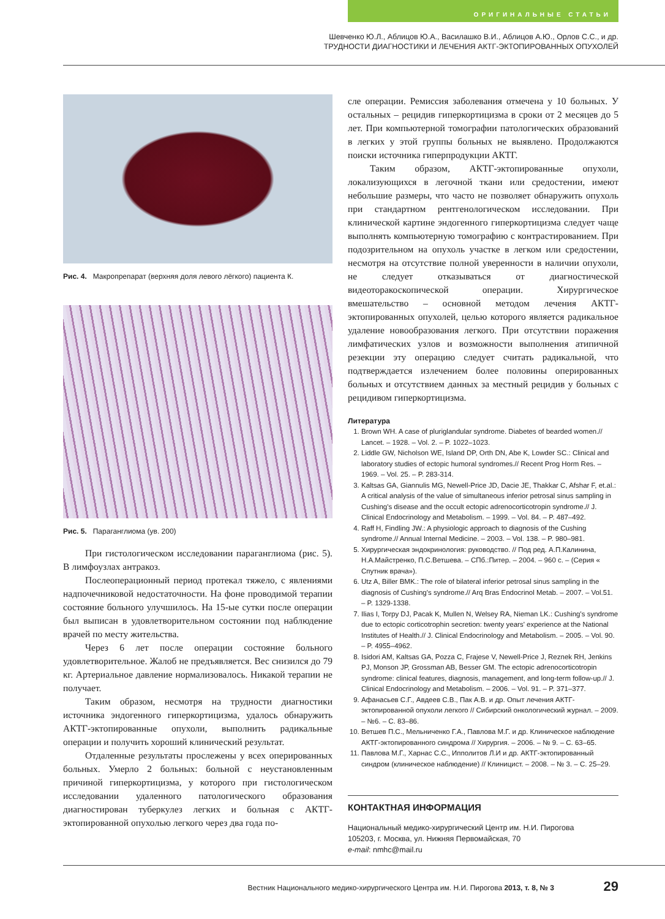ОРИГИНАЛЬНЫЕ СТАТЬИ
Шевченко Ю.Л., Аблицов Ю.А., Василашко В.И., Аблицов А.Ю., Орлов С.С., и др.
ТРУДНОСТИ ДИАГНОСТИКИ И ЛЕЧЕНИЯ АКТГ-ЭКТОПИРОВАННЫХ ОПУХОЛЕЙ
Рис. 4. Макропрепарат (верхняя доля левого лёгкого) пациента К.
Рис. 5. Параганглиома (ув. 200)
При гистологическом исследовании параганглиома (рис. 5). В лимфоузлах антракоз.
Послеоперационный период протекал тяжело, с явлениями надпочечниковой недостаточности. На фоне проводимой терапии состояние больного улучшилось. На 15-ые сутки после операции был выписан в удовлетворительном состоянии под наблюдение врачей по месту жительства.
Через 6 лет после операции состояние больного удовлетворительное. Жалоб не предъявляется. Вес снизился до 79 кг. Артериальное давление нормализовалось. Никакой терапии не получает.
Таким образом, несмотря на трудности диагностики источника эндогенного гиперкортицизма, удалось обнаружить АКТГ-эктопированные опухоли, выполнить радикальные операции и получить хороший клинический результат.
Отдаленные результаты прослежены у всех оперированных больных. Умерло 2 больных: больной с неустановленным причиной гиперкортицизма, у которого при гистологическом исследовании удаленного патологического образования диагностирован туберкулез легких и больная с АКТГ-эктопированной опухолью легкого через два года по-
сле операции. Ремиссия заболевания отмечена у 10 больных. У остальных – рецидив гиперкортицизма в сроки от 2 месяцев до 5 лет. При компьютерной томографии патологических образований в легких у этой группы больных не выявлено. Продолжаются поиски источника гиперпродукции АКТГ.
Таким образом, АКТГ-эктопированные опухоли, локализующихся в легочной ткани или средостении, имеют небольшие размеры, что часто не позволяет обнаружить опухоль при стандартном рентгенологическом исследовании. При клинической картине эндогенного гиперкортицизма следует чаще выполнять компьютерную томографию с контрастированием. При подозрительном на опухоль участке в легком или средостении, несмотря на отсутствие полной уверенности в наличии опухоли, не следует отказываться от диагностической видеоторакоскопической операции. Хирургическое вмешательство – основной методом лечения АКТГ-эктопированных опухолей, целью которого является радикальное удаление новообразования легкого. При отсутствии поражения лимфатических узлов и возможности выполнения атипичной резекции эту операцию следует считать радикальной, что подтверждается излечением более половины оперированных больных и отсутствием данных за местный рецидив у больных с рецидивом гиперкортицизма.
Литература
1. Brown WH. A case of pluriglandular syndrome. Diabetes of bearded women.// Lancet. – 1928. – Vol. 2. – P. 1022–1023.
2. Liddle GW, Nicholson WE, Island DP, Orth DN, Abe K, Lowder SC.: Clinical and laboratory studies of ectopic humoral syndromes.// Recent Prog Horm Res. – 1969. – Vol. 25. – P. 283-314.
3. Kaltsas GA, Giannulis MG, Newell-Price JD, Dacie JE, Thakkar C, Afshar F, et.al.: A critical analysis of the value of simultaneous inferior petrosal sinus sampling in Cushing's disease and the occult ectopic adrenocorticotropin syndrome.// J. Clinical Endocrinology and Metabolism. – 1999. – Vol. 84. – P. 487–492.
4. Raff H, Findling JW.: A physiologic approach to diagnosis of the Cushing syndrome.// Annual Internal Medicine. – 2003. – Vol. 138. – P. 980–981.
5. Хирургическая эндокринология: руководство. // Под ред. А.П.Калинина, Н.А.Майстренко, П.С.Ветшева. – СПб.:Питер. – 2004. – 960 с. – (Серия « Спутник врача»).
6. Utz A, Biller BMK.: The role of bilateral inferior petrosal sinus sampling in the diagnosis of Cushing's syndrome.// Arq Bras Endocrinol Metab. – 2007. – Vol.51. – P. 1329-1338.
7. Ilias I, Torpy DJ, Pacak K, Mullen N, Welsey RA, Nieman LK.: Cushing's syndrome due to ectopic corticotrophin secretion: twenty years' experience at the National Institutes of Health.// J. Clinical Endocrinology and Metabolism. – 2005. – Vol. 90. – P. 4955–4962.
8. Isidori AM, Kaltsas GA, Pozza C, Frajese V, Newell-Price J, Reznek RH, Jenkins PJ, Monson JP, Grossman AB, Besser GM. The ectopic adrenocorticotropin syndrome: clinical features, diagnosis, management, and long-term follow-up.// J. Clinical Endocrinology and Metabolism. – 2006. – Vol. 91. – P. 371–377.
9. Афанасьев С.Г., Авдеев С.В., Пак А.В. и др. Опыт лечения АКТГ-эктопированной опухоли легкого // Сибирский онкологический журнал. – 2009. – №6. – С. 83–86.
10. Ветшев П.С., Мельниченко Г.А., Павлова М.Г. и др. Клиническое наблюдение АКТГ-эктопированного синдрома // Хирургия. – 2006. – № 9. – С. 63–65.
11. Павлова М.Г., Харнас С.С., Ипполитов Л.И и др. АКТГ-эктопированный синдром (клиническое наблюдение) // Клиницист. – 2008. – № 3. – С. 25–29.
КОНТАКТНАЯ ИНФОРМАЦИЯ
Национальный медико-хирургический Центр им. Н.И. Пирогова
105203, г. Москва, ул. Нижняя Первомайская, 70
e-mail: nmhc@mail.ru
Вестник Национального медико-хирургического Центра им. Н.И. Пирогова 2013, т. 8, № 3
29